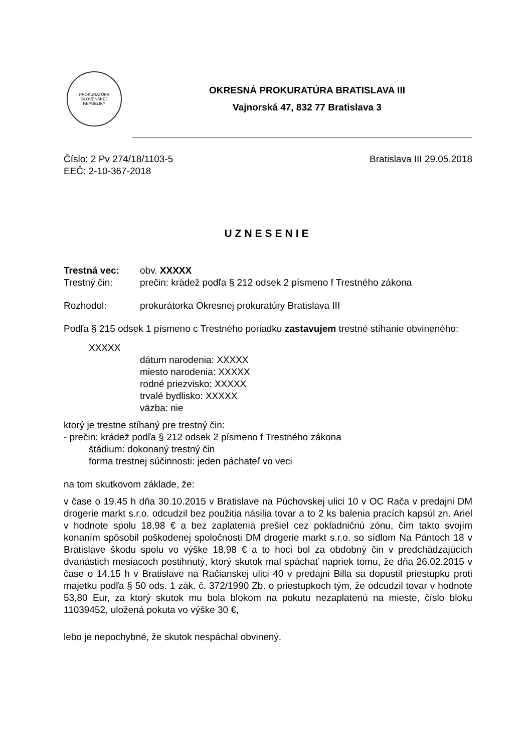PROKURATÚRA
SLOVENSKEJ
REPUBLIKY
OKRESNÁ PROKURATÚRA BRATISLAVA III
Vajnorská 47, 832 77 Bratislava 3
Číslo: 2 Pv 274/18/1103-5
EEČ: 2-10-367-2018
Bratislava III 29.05.2018
UZNESENIE
Trestná vec: obv. XXXXX
Trestný čin: prečin: krádež podľa § 212 odsek 2 písmeno f Trestného zákona
Rozhodol: prokurátorka Okresnej prokuratúry Bratislava III
Podľa § 215 odsek 1 písmeno c Trestného poriadku zastavujem trestné stíhanie obvineného:
XXXXX
dátum narodenia: XXXXX
miesto narodenia: XXXXX
rodné priezvisko: XXXXX
trvalé bydlisko: XXXXX
väzba: nie
ktorý je trestne stíhaný pre trestný čin:
- prečin: krádež podľa § 212 odsek 2 písmeno f Trestného zákona
štádium: dokonaný trestný čin
forma trestnej súčinnosti: jeden páchateľ vo veci
na tom skutkovom základe, že:
v čase o 19.45 h dňa 30.10.2015 v Bratislave na Púchovskej ulici 10 v OC Rača v predajni DM drogerie markt s.r.o. odcudzil bez použitia násilia tovar a to 2 ks balenia pracích kapsúl zn. Ariel v hodnote spolu 18,98 € a bez zaplatenia prešiel cez pokladničnú zónu, čím takto svojím konaním spôsobil poškodenej spoločnosti DM drogerie markt s.r.o. so sídlom Na Pántoch 18 v Bratislave škodu spolu vo výške 18,98 € a to hoci bol za obdobný čin v predchádzajúcich dvanástich mesiacoch postihnutý, ktorý skutok mal spáchať napriek tomu, že dňa 26.02.2015 v čase o 14.15 h v Bratislave na Račianskej ulici 40 v predajni Billa sa dopustil priestupku proti majetku podľa § 50 ods. 1 zák. č. 372/1990 Zb. o priestupkoch tým, že odcudzil tovar v hodnote 53,80 Eur, za ktorý skutok mu bola blokom na pokutu nezaplatenú na mieste, číslo bloku 11039452, uložená pokuta vo výške 30 €,
lebo je nepochybné, že skutok nespáchal obvinený.